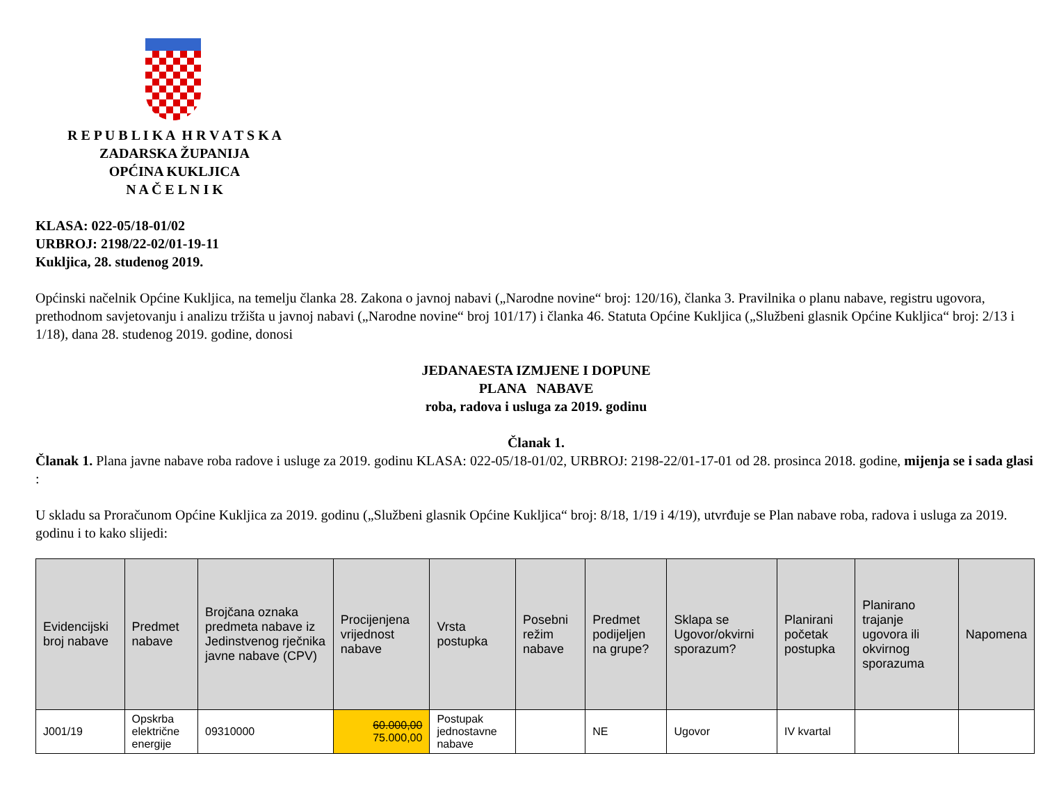R E P U B L I K A H R V A T S K A
ZADARSKA ŽUPANIJA
OPĆINA KUKLJICA
N A Č E L N I K
KLASA: 022-05/18-01/02
URBROJ: 2198/22-02/01-19-11
Kukljica, 28. studenog 2019.
Općinski načelnik Općine Kukljica, na temelju članka 28. Zakona o javnoj nabavi („Narodne novine“ broj: 120/16), članka 3. Pravilnika o planu nabave, registru ugovora, prethodnom savjetovanju i analizu tržišta u javnoj nabavi („Narodne novine“ broj 101/17) i članka 46. Statuta Općine Kukljica („Službeni glasnik Općine Kukljica“ broj: 2/13 i 1/18), dana 28. studenog 2019. godine, donosi
JEDANAESTA IZMJENE I DOPUNE
PLANA NABAVE
roba, radova i usluga za 2019. godinu
Članak 1.
Članak 1. Plana javne nabave roba radove i usluge za 2019. godinu KLASA: 022-05/18-01/02, URBROJ: 2198-22/01-17-01 od 28. prosinca 2018. godine, mijenja se i sada glasi :
U skladu sa Proračunom Općine Kukljica za 2019. godinu („Službeni glasnik Općine Kukljica“ broj: 8/18, 1/19 i 4/19), utvrđuje se Plan nabave roba, radova i usluga za 2019. godinu i to kako slijedi:
| Evidencijski broj nabave | Predmet nabave | Brojčana oznaka predmeta nabave iz Jedinstvenog rječnika javne nabave (CPV) | Procijenjena vrijednost nabave | Vrsta postupka | Posebni režim nabave | Predmet podijeljen na grupe? | Sklapa se Ugovor/okvirni sporazum? | Planirani početak postupka | Planirano trajanje ugovora ili okvirnog sporazuma | Napomena |
| --- | --- | --- | --- | --- | --- | --- | --- | --- | --- | --- |
| J001/19 | Opskrba električne energije | 09310000 | 60.000,00 75.000,00 | Postupak jednostavne nabave | | NE | Ugovor | IV kvartal | | |